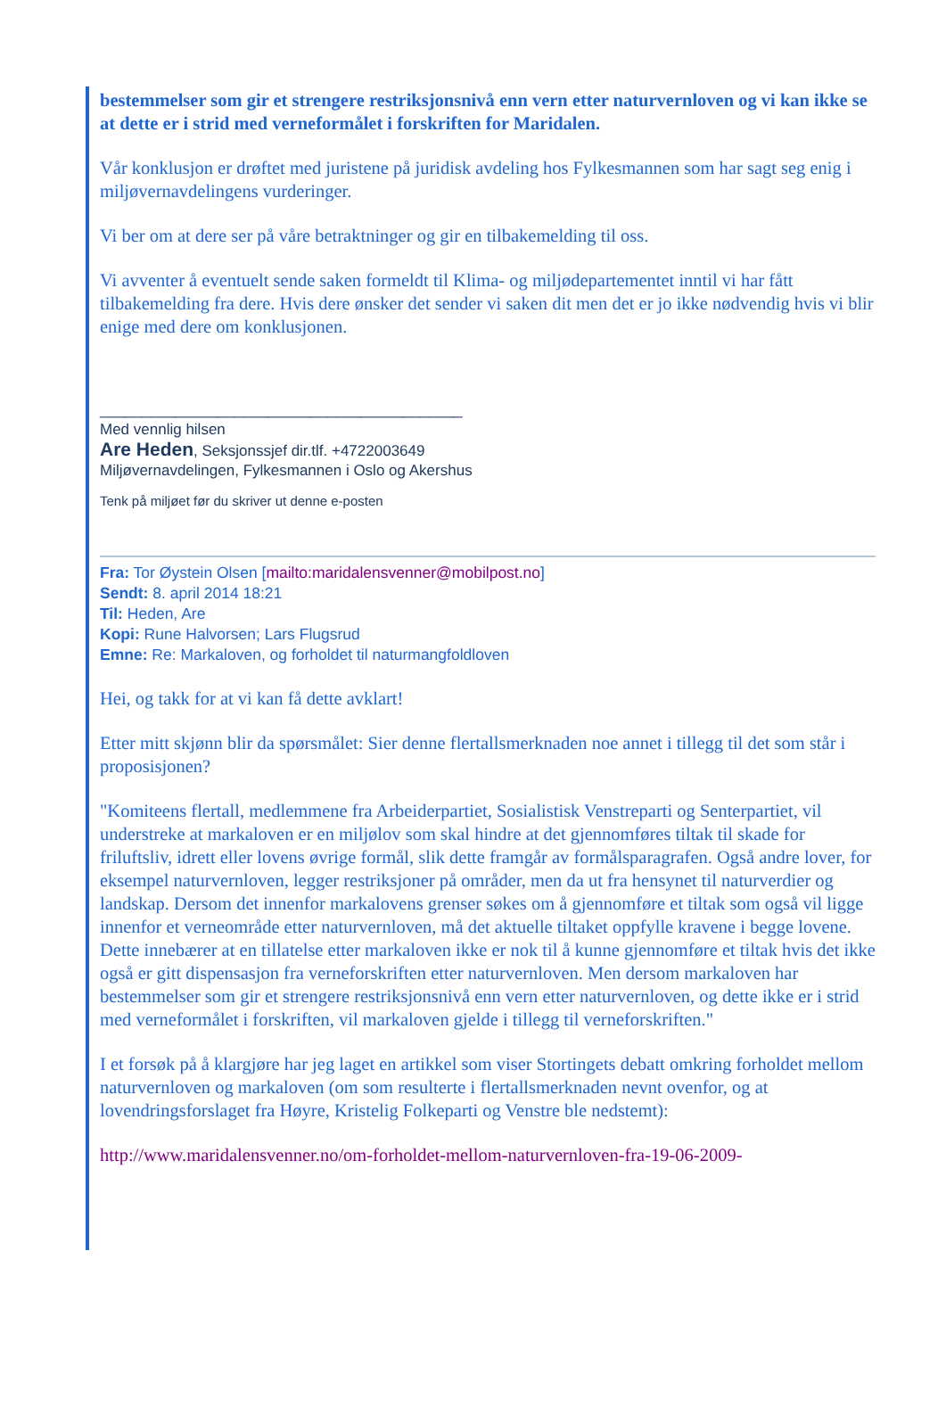bestemmelser som gir et strengere restriksjonsnivå enn vern etter naturvernloven og vi kan ikke se at dette er i strid med verneformålet i forskriften for Maridalen.
Vår konklusjon er drøftet med juristene på juridisk avdeling hos Fylkesmannen som har sagt seg enig i miljøvernavdelingens vurderinger.
Vi ber om at dere ser på våre betraktninger og gir en tilbakemelding til oss.
Vi avventer å eventuelt sende saken formeldt til Klima- og miljødepartementet inntil vi har fått tilbakemelding fra dere. Hvis dere ønsker det sender vi saken dit men det er jo ikke nødvendig hvis vi blir enige med dere om konklusjonen.
___________________________________________
Med vennlig hilsen
Are Heden, Seksjonssjef dir.tlf. +4722003649
Miljøvernavdelingen, Fylkesmannen i Oslo og Akershus
Tenk på miljøet før du skriver ut denne e-posten
Fra: Tor Øystein Olsen [mailto:maridalensvenner@mobilpost.no]
Sendt: 8. april 2014 18:21
Til: Heden, Are
Kopi: Rune Halvorsen; Lars Flugsrud
Emne: Re: Markaloven, og forholdet til naturmangfoldloven
Hei, og takk for at vi kan få dette avklart!
Etter mitt skjønn blir da spørsmålet: Sier denne flertallsmerknaden noe annet i tillegg til det som står i proposisjonen?
"Komiteens flertall, medlemmene fra Arbeiderpartiet, Sosialistisk Venstreparti og Senterpartiet, vil understreke at markaloven er en miljølov som skal hindre at det gjennomføres tiltak til skade for friluftsliv, idrett eller lovens øvrige formål, slik dette framgår av formålsparagrafen. Også andre lover, for eksempel naturvernloven, legger restriksjoner på områder, men da ut fra hensynet til naturverdier og landskap. Dersom det innenfor markalovens grenser søkes om å gjennomføre et tiltak som også vil ligge innenfor et verneområde etter naturvernloven, må det aktuelle tiltaket oppfylle kravene i begge lovene. Dette innebærer at en tillatelse etter markaloven ikke er nok til å kunne gjennomføre et tiltak hvis det ikke også er gitt dispensasjon fra verneforskriften etter naturvernloven. Men dersom markaloven har bestemmelser som gir et strengere restriksjonsnivå enn vern etter naturvernloven, og dette ikke er i strid med verneformålet i forskriften, vil markaloven gjelde i tillegg til verneforskriften."
I et forsøk på å klargjøre har jeg laget en artikkel som viser Stortingets debatt omkring forholdet mellom naturvernloven og markaloven (om som resulterte i flertallsmerknaden nevnt ovenfor, og at lovendringsforslaget fra Høyre, Kristelig Folkeparti og Venstre ble nedstemt):
http://www.maridalensvenner.no/om-forholdet-mellom-naturvernloven-fra-19-06-2009-